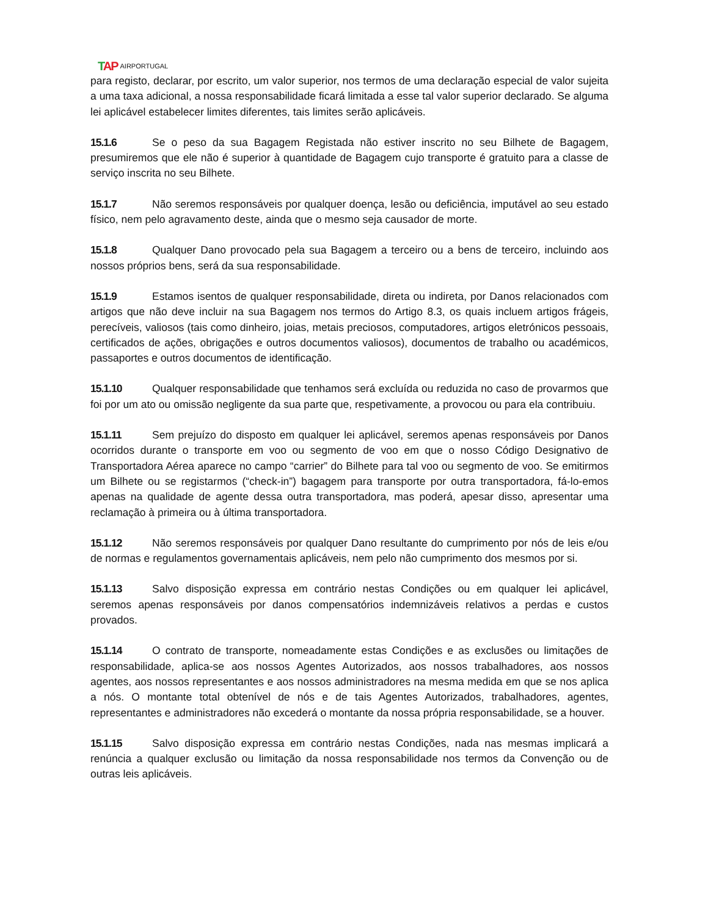TAP AIRPORTUGAL
para registo, declarar, por escrito, um valor superior, nos termos de uma declaração especial de valor sujeita a uma taxa adicional, a nossa responsabilidade ficará limitada a esse tal valor superior declarado. Se alguma lei aplicável estabelecer limites diferentes, tais limites serão aplicáveis.
15.1.6 Se o peso da sua Bagagem Registada não estiver inscrito no seu Bilhete de Bagagem, presumiremos que ele não é superior à quantidade de Bagagem cujo transporte é gratuito para a classe de serviço inscrita no seu Bilhete.
15.1.7 Não seremos responsáveis por qualquer doença, lesão ou deficiência, imputável ao seu estado físico, nem pelo agravamento deste, ainda que o mesmo seja causador de morte.
15.1.8 Qualquer Dano provocado pela sua Bagagem a terceiro ou a bens de terceiro, incluindo aos nossos próprios bens, será da sua responsabilidade.
15.1.9 Estamos isentos de qualquer responsabilidade, direta ou indireta, por Danos relacionados com artigos que não deve incluir na sua Bagagem nos termos do Artigo 8.3, os quais incluem artigos frágeis, perecíveis, valiosos (tais como dinheiro, joias, metais preciosos, computadores, artigos eletrónicos pessoais, certificados de ações, obrigações e outros documentos valiosos), documentos de trabalho ou académicos, passaportes e outros documentos de identificação.
15.1.10 Qualquer responsabilidade que tenhamos será excluída ou reduzida no caso de provarmos que foi por um ato ou omissão negligente da sua parte que, respetivamente, a provocou ou para ela contribuiu.
15.1.11 Sem prejuízo do disposto em qualquer lei aplicável, seremos apenas responsáveis por Danos ocorridos durante o transporte em voo ou segmento de voo em que o nosso Código Designativo de Transportadora Aérea aparece no campo “carrier” do Bilhete para tal voo ou segmento de voo. Se emitirmos um Bilhete ou se registarmos (“check-in”) bagagem para transporte por outra transportadora, fá-lo-emos apenas na qualidade de agente dessa outra transportadora, mas poderá, apesar disso, apresentar uma reclamação à primeira ou à última transportadora.
15.1.12 Não seremos responsáveis por qualquer Dano resultante do cumprimento por nós de leis e/ou de normas e regulamentos governamentais aplicáveis, nem pelo não cumprimento dos mesmos por si.
15.1.13 Salvo disposição expressa em contrário nestas Condições ou em qualquer lei aplicável, seremos apenas responsáveis por danos compensatórios indemnizáveis relativos a perdas e custos provados.
15.1.14 O contrato de transporte, nomeadamente estas Condições e as exclusões ou limitações de responsabilidade, aplica-se aos nossos Agentes Autorizados, aos nossos trabalhadores, aos nossos agentes, aos nossos representantes e aos nossos administradores na mesma medida em que se nos aplica a nós. O montante total obtenível de nós e de tais Agentes Autorizados, trabalhadores, agentes, representantes e administradores não excederá o montante da nossa própria responsabilidade, se a houver.
15.1.15 Salvo disposição expressa em contrário nestas Condições, nada nas mesmas implicará a renúncia a qualquer exclusão ou limitação da nossa responsabilidade nos termos da Convenção ou de outras leis aplicáveis.